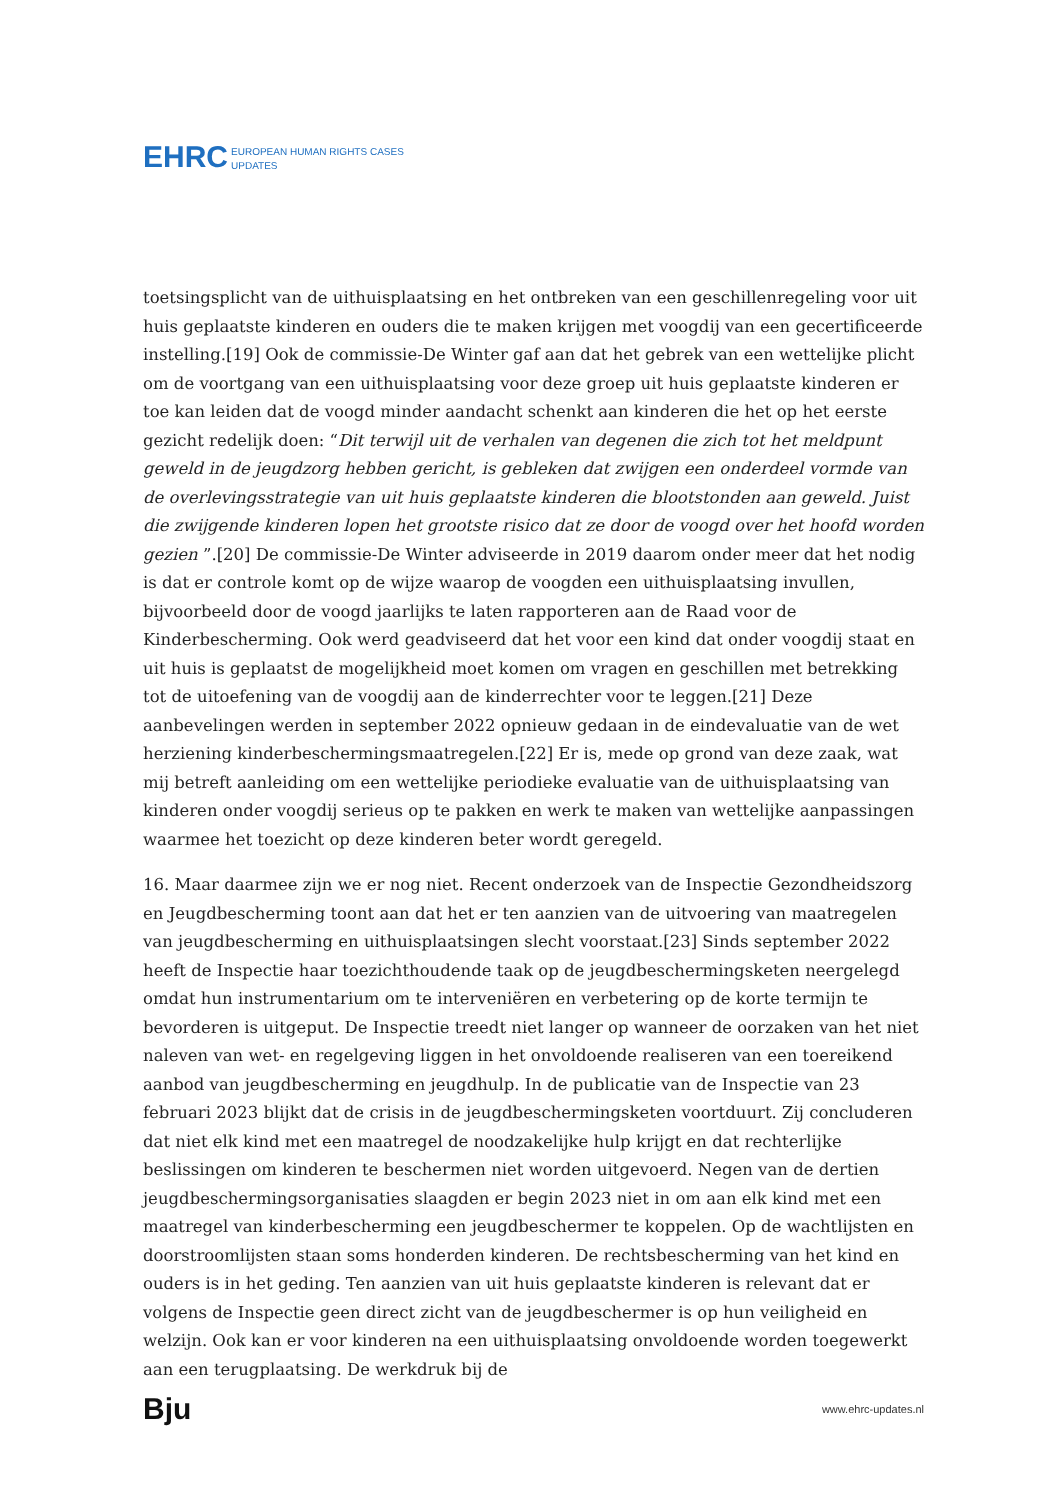EHRC EUROPEAN HUMAN RIGHTS CASES
UPDATES
toetsingsplicht van de uithuisplaatsing en het ontbreken van een geschillenregeling voor uit huis geplaatste kinderen en ouders die te maken krijgen met voogdij van een gecertificeerde instelling.[19] Ook de commissie-De Winter gaf aan dat het gebrek van een wettelijke plicht om de voortgang van een uithuisplaatsing voor deze groep uit huis geplaatste kinderen er toe kan leiden dat de voogd minder aandacht schenkt aan kinderen die het op het eerste gezicht redelijk doen: “Dit terwijl uit de verhalen van degenen die zich tot het meldpunt geweld in de jeugdzorg hebben gericht, is gebleken dat zwijgen een onderdeel vormde van de overlevingsstrategie van uit huis geplaatste kinderen die blootstonden aan geweld. Juist die zwijgende kinderen lopen het grootste risico dat ze door de voogd over het hoofd worden gezien ”.[20] De commissie-De Winter adviseerde in 2019 daarom onder meer dat het nodig is dat er controle komt op de wijze waarop de voogden een uithuisplaatsing invullen, bijvoorbeeld door de voogd jaarlijks te laten rapporteren aan de Raad voor de Kinderbescherming. Ook werd geadviseerd dat het voor een kind dat onder voogdij staat en uit huis is geplaatst de mogelijkheid moet komen om vragen en geschillen met betrekking tot de uitoefening van de voogdij aan de kinderrechter voor te leggen.[21] Deze aanbevelingen werden in september 2022 opnieuw gedaan in de eindevaluatie van de wet herziening kinderbeschermingsmaatregelen.[22] Er is, mede op grond van deze zaak, wat mij betreft aanleiding om een wettelijke periodieke evaluatie van de uithuisplaatsing van kinderen onder voogdij serieus op te pakken en werk te maken van wettelijke aanpassingen waarmee het toezicht op deze kinderen beter wordt geregeld.
16. Maar daarmee zijn we er nog niet. Recent onderzoek van de Inspectie Gezondheidszorg en Jeugdbescherming toont aan dat het er ten aanzien van de uitvoering van maatregelen van jeugdbescherming en uithuisplaatsingen slecht voorstaat.[23] Sinds september 2022 heeft de Inspectie haar toezichthoudende taak op de jeugdbeschermingsketen neergelegd omdat hun instrumentarium om te interveniëren en verbetering op de korte termijn te bevorderen is uitgeput. De Inspectie treedt niet langer op wanneer de oorzaken van het niet naleven van wet- en regelgeving liggen in het onvoldoende realiseren van een toereikend aanbod van jeugdbescherming en jeugdhulp. In de publicatie van de Inspectie van 23 februari 2023 blijkt dat de crisis in de jeugdbeschermingsketen voortduurt. Zij concluderen dat niet elk kind met een maatregel de noodzakelijke hulp krijgt en dat rechterlijke beslissingen om kinderen te beschermen niet worden uitgevoerd. Negen van de dertien jeugdbeschermingsorganisaties slaagden er begin 2023 niet in om aan elk kind met een maatregel van kinderbescherming een jeugdbeschermer te koppelen. Op de wachtlijsten en doorstroomlijsten staan soms honderden kinderen. De rechtsbescherming van het kind en ouders is in het geding. Ten aanzien van uit huis geplaatste kinderen is relevant dat er volgens de Inspectie geen direct zicht van de jeugdbeschermer is op hun veiligheid en welzijn. Ook kan er voor kinderen na een uithuisplaatsing onvoldoende worden toegewerkt aan een terugplaatsing. De werkdruk bij de
Bju www.ehrc-updates.nl